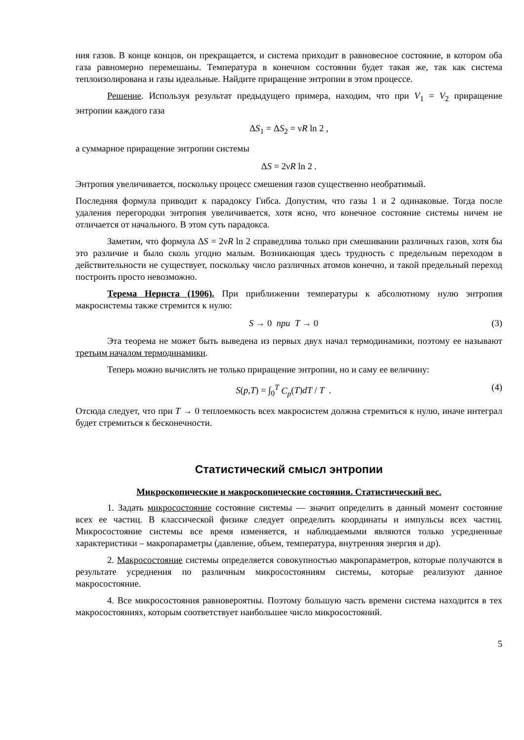ния газов. В конце концов, он прекращается, и система приходит в равновесное состояние, в котором оба газа равномерно перемешаны. Температура в конечном состоянии будет такая же, так как система теплоизолирована и газы идеальные. Найдите приращение энтропии в этом процессе.
Решение. Используя результат предыдущего примера, находим, что при V<sub>1</sub> = V<sub>2</sub> приращение энтропии каждого газа
ΔS<sub>1</sub> = ΔS<sub>2</sub> = νR ln 2 ,
а суммарное приращение энтропии системы
ΔS = 2νR ln 2 .
Энтропия увеличивается, поскольку процесс смешения газов существенно необратимый.
Последняя формула приводит к парадоксу Гибса. Допустим, что газы 1 и 2 одинаковые. Тогда после удаления перегородки энтропия увеличивается, хотя ясно, что конечное состояние системы ничем не отличается от начального. В этом суть парадокса.
Заметим, что формула ΔS = 2νR ln 2 справедлива только при смешивании различных газов, хотя бы это различие и было сколь угодно малым. Возникающая здесь трудность с предельным переходом в действительности не существует, поскольку число различных атомов конечно, и такой предельный переход построить просто невозможно.
Терема Нернста (1906). При приближении температуры к абсолютному нулю энтропия макросистемы также стремится к нулю:
S → 0 при T → 0 (3)
Эта теорема не может быть выведена из первых двух начал термодинамики, поэтому ее называют третьим началом термодинамики.
Теперь можно вычислять не только приращение энтропии, но и саму ее величину:
S(p,T) = ∫<sub>0</sub><sup>T</sup> C<sub>p</sub>(T)dT / T . (4)
Отсюда следует, что при T → 0 теплоемкость всех макросистем должна стремиться к нулю, иначе интеграл будет стремиться к бесконечности.
Статистический смысл энтропии
Микроскопические и макроскопические состояния. Статистический вес.
1. Задать микросостояние состояние системы — значит определить в данный момент состояние всех ее частиц. В классической физике следует определить координаты и импульсы всех частиц. Микросостояние системы все время изменяется, и наблюдаемыми являются только усредненные характеристики – макропараметры (давление, объем, температура, внутренняя энергия и др).
2. Макросостояние системы определяется совокупностью макропараметров, которые получаются в результате усреднения по различным микросостояниям системы, которые реализуют данное макросостояние.
4. Все микросостояния равновероятны. Поэтому большую часть времени система находится в тех макросостояниях, которым соответствует наибольшее число микросостояний.
5